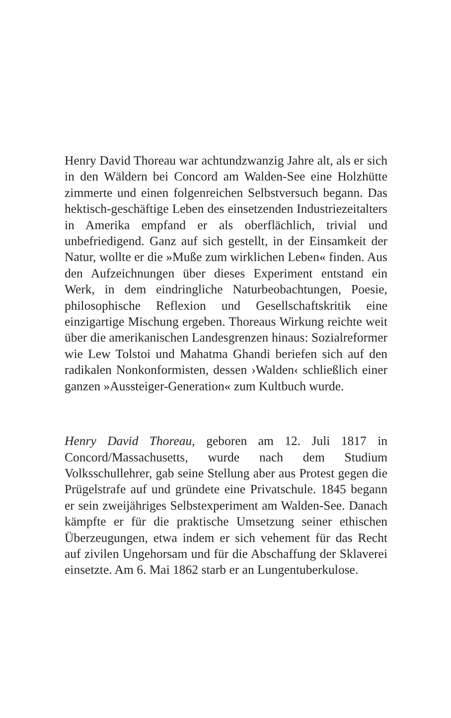Henry David Thoreau war achtundzwanzig Jahre alt, als er sich in den Wäldern bei Concord am Walden-See eine Holzhütte zimmerte und einen folgenreichen Selbstversuch begann. Das hektisch-geschäftige Leben des einsetzenden Industriezeitalters in Amerika empfand er als oberflächlich, trivial und unbefriedigend. Ganz auf sich gestellt, in der Einsamkeit der Natur, wollte er die »Muße zum wirklichen Leben« finden. Aus den Aufzeichnungen über dieses Experiment entstand ein Werk, in dem eindringliche Naturbeobachtungen, Poesie, philosophische Reflexion und Gesellschaftskritik eine einzigartige Mischung ergeben. Thoreaus Wirkung reichte weit über die amerikanischen Landesgrenzen hinaus: Sozialreformer wie Lew Tolstoi und Mahatma Ghandi beriefen sich auf den radikalen Nonkonformisten, dessen ›Walden‹ schließlich einer ganzen »Aussteiger-Generation« zum Kultbuch wurde.
Henry David Thoreau, geboren am 12. Juli 1817 in Concord/Massachusetts, wurde nach dem Studium Volksschullehrer, gab seine Stellung aber aus Protest gegen die Prügelstrafe auf und gründete eine Privatschule. 1845 begann er sein zweijähriges Selbstexperiment am Walden-See. Danach kämpfte er für die praktische Umsetzung seiner ethischen Überzeugungen, etwa indem er sich vehement für das Recht auf zivilen Ungehorsam und für die Abschaffung der Sklaverei einsetzte. Am 6. Mai 1862 starb er an Lungentuberkulose.